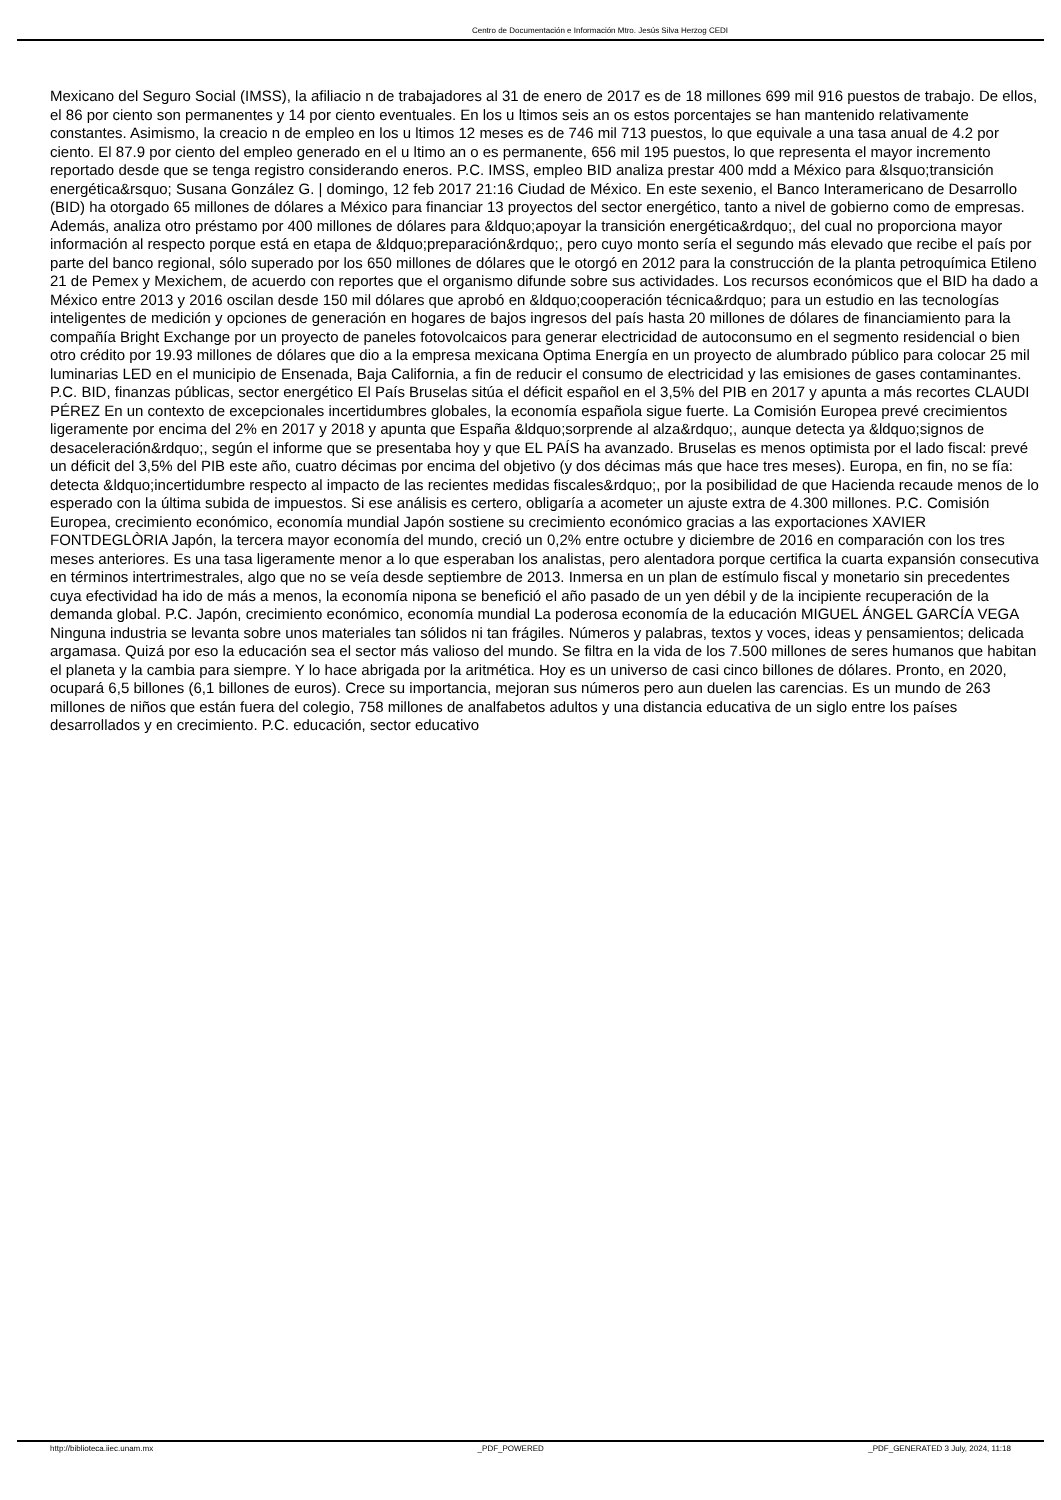Centro de Documentación e Información Mtro. Jesús Silva Herzog CEDI
Mexicano del Seguro Social (IMSS), la afiliacio n de trabajadores al 31 de enero de 2017 es de 18 millones 699 mil 916 puestos de trabajo. De ellos, el 86 por ciento son permanentes y 14 por ciento eventuales. En los u ltimos seis an os estos porcentajes se han mantenido relativamente constantes. Asimismo, la creacio n de empleo en los u ltimos 12 meses es de 746 mil 713 puestos, lo que equivale a una tasa anual de 4.2 por ciento. El 87.9 por ciento del empleo generado en el u ltimo an o es permanente, 656 mil 195 puestos, lo que representa el mayor incremento reportado desde que se tenga registro considerando eneros. P.C. IMSS, empleo BID analiza prestar 400 mdd a México para &lsquo;transición energética&rsquo; Susana González G. | domingo, 12 feb 2017 21:16 Ciudad de México. En este sexenio, el Banco Interamericano de Desarrollo (BID) ha otorgado 65 millones de dólares a México para financiar 13 proyectos del sector energético, tanto a nivel de gobierno como de empresas. Además, analiza otro préstamo por 400 millones de dólares para &ldquo;apoyar la transición energética&rdquo;, del cual no proporciona mayor información al respecto porque está en etapa de &ldquo;preparación&rdquo;, pero cuyo monto sería el segundo más elevado que recibe el país por parte del banco regional, sólo superado por los 650 millones de dólares que le otorgó en 2012 para la construcción de la planta petroquímica Etileno 21 de Pemex y Mexichem, de acuerdo con reportes que el organismo difunde sobre sus actividades. Los recursos económicos que el BID ha dado a México entre 2013 y 2016 oscilan desde 150 mil dólares que aprobó en &ldquo;cooperación técnica&rdquo; para un estudio en las tecnologías inteligentes de medición y opciones de generación en hogares de bajos ingresos del país hasta 20 millones de dólares de financiamiento para la compañía Bright Exchange por un proyecto de paneles fotovolcaicos para generar electricidad de autoconsumo en el segmento residencial o bien otro crédito por 19.93 millones de dólares que dio a la empresa mexicana Optima Energía en un proyecto de alumbrado público para colocar 25 mil luminarias LED en el municipio de Ensenada, Baja California, a fin de reducir el consumo de electricidad y las emisiones de gases contaminantes. P.C. BID, finanzas públicas, sector energético El País Bruselas sitúa el déficit español en el 3,5% del PIB en 2017 y apunta a más recortes CLAUDI PÉREZ En un contexto de excepcionales incertidumbres globales, la economía española sigue fuerte. La Comisión Europea prevé crecimientos ligeramente por encima del 2% en 2017 y 2018 y apunta que España &ldquo;sorprende al alza&rdquo;, aunque detecta ya &ldquo;signos de desaceleración&rdquo;, según el informe que se presentaba hoy y que EL PAÍS ha avanzado. Bruselas es menos optimista por el lado fiscal: prevé un déficit del 3,5% del PIB este año, cuatro décimas por encima del objetivo (y dos décimas más que hace tres meses). Europa, en fin, no se fía: detecta &ldquo;incertidumbre respecto al impacto de las recientes medidas fiscales&rdquo;, por la posibilidad de que Hacienda recaude menos de lo esperado con la última subida de impuestos. Si ese análisis es certero, obligaría a acometer un ajuste extra de 4.300 millones. P.C. Comisión Europea, crecimiento económico, economía mundial Japón sostiene su crecimiento económico gracias a las exportaciones XAVIER FONTDEGLÒRIA Japón, la tercera mayor economía del mundo, creció un 0,2% entre octubre y diciembre de 2016 en comparación con los tres meses anteriores. Es una tasa ligeramente menor a lo que esperaban los analistas, pero alentadora porque certifica la cuarta expansión consecutiva en términos intertrimestrales, algo que no se veía desde septiembre de 2013. Inmersa en un plan de estímulo fiscal y monetario sin precedentes cuya efectividad ha ido de más a menos, la economía nipona se benefició el año pasado de un yen débil y de la incipiente recuperación de la demanda global. P.C. Japón, crecimiento económico, economía mundial La poderosa economía de la educación MIGUEL ÁNGEL GARCÍA VEGA Ninguna industria se levanta sobre unos materiales tan sólidos ni tan frágiles. Números y palabras, textos y voces, ideas y pensamientos; delicada argamasa. Quizá por eso la educación sea el sector más valioso del mundo. Se filtra en la vida de los 7.500 millones de seres humanos que habitan el planeta y la cambia para siempre. Y lo hace abrigada por la aritmética. Hoy es un universo de casi cinco billones de dólares. Pronto, en 2020, ocupará 6,5 billones (6,1 billones de euros). Crece su importancia, mejoran sus números pero aun duelen las carencias. Es un mundo de 263 millones de niños que están fuera del colegio, 758 millones de analfabetos adultos y una distancia educativa de un siglo entre los países desarrollados y en crecimiento. P.C. educación, sector educativo
http://biblioteca.iiec.unam.mx _PDF_POWERED _PDF_GENERATED 3 July, 2024, 11:18